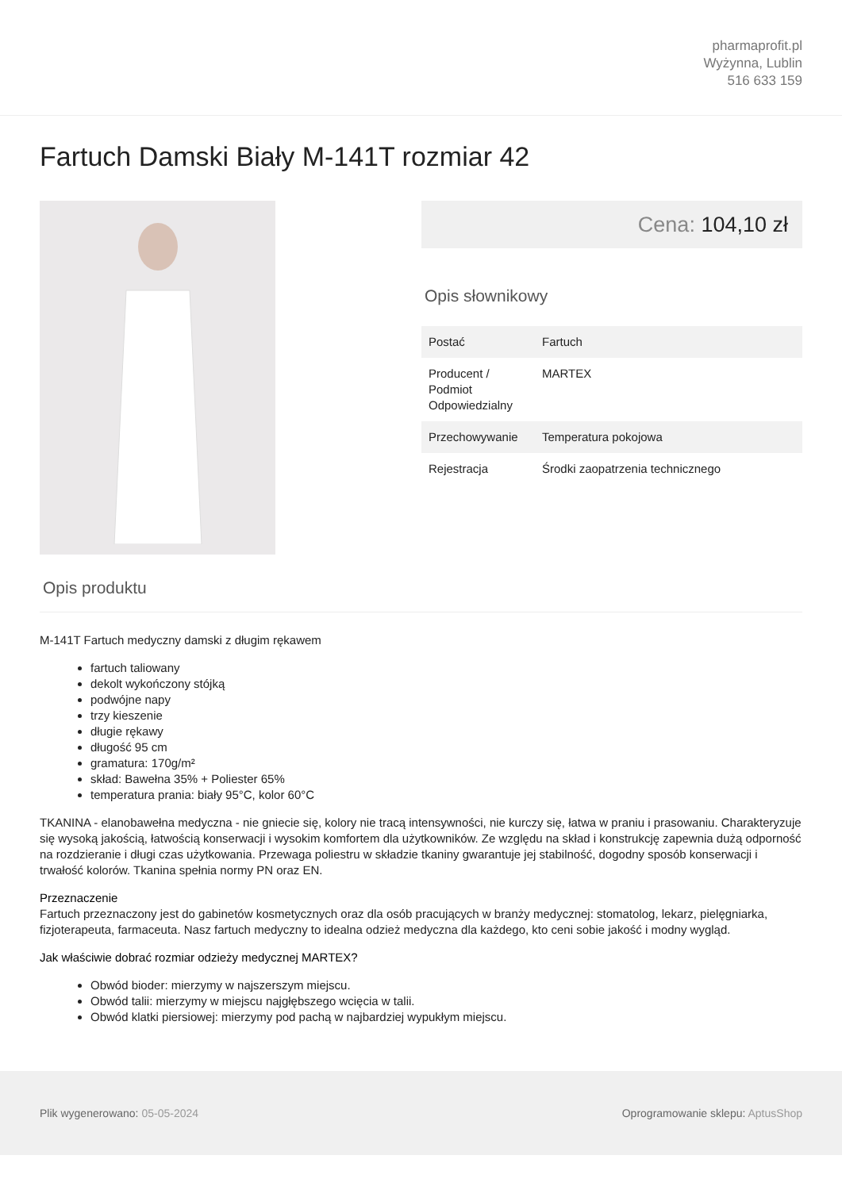pharmaprofit.pl
Wyżynna, Lublin
516 633 159
Fartuch Damski Biały M-141T rozmiar 42
Cena: 104,10 zł
Opis słownikowy
| Postać | Fartuch |
| Producent / Podmiot Odpowiedzialny | MARTEX |
| Przechowywanie | Temperatura pokojowa |
| Rejestracja | Środki zaopatrzenia technicznego |
Opis produktu
M-141T Fartuch medyczny damski z długim rękawem
fartuch taliowany
dekolt wykończony stójką
podwójne napy
trzy kieszenie
długie rękawy
długość 95 cm
gramatura: 170g/m²
skład: Bawełna 35% + Poliester 65%
temperatura prania: biały 95°C, kolor 60°C
TKANINA - elanobawełna medyczna - nie gniecie się, kolory nie tracą intensywności, nie kurczy się, łatwa w praniu i prasowaniu. Charakteryzuje się wysoką jakością, łatwością konserwacji i wysokim komfortem dla użytkowników. Ze względu na skład i konstrukcję zapewnia dużą odporność na rozdzieranie i długi czas użytkowania. Przewaga poliestru w składzie tkaniny gwarantuje jej stabilność, dogodny sposób konserwacji i trwałość kolorów. Tkanina spełnia normy PN oraz EN.
Przeznaczenie
Fartuch przeznaczony jest do gabinetów kosmetycznych oraz dla osób pracujących w branży medycznej: stomatolog, lekarz, pielęgniarka, fizjoterapeuta, farmaceuta. Nasz fartuch medyczny to idealna odzież medyczna dla każdego, kto ceni sobie jakość i modny wygląd.
Jak właściwie dobrać rozmiar odzieży medycznej MARTEX?
Obwód bioder: mierzymy w najszerszym miejscu.
Obwód talii: mierzymy w miejscu najgłębszego wcięcia w talii.
Obwód klatki piersiowej: mierzymy pod pachą w najbardziej wypukłym miejscu.
Plik wygenerowano: 05-05-2024
Oprogramowanie sklepu: AptusShop